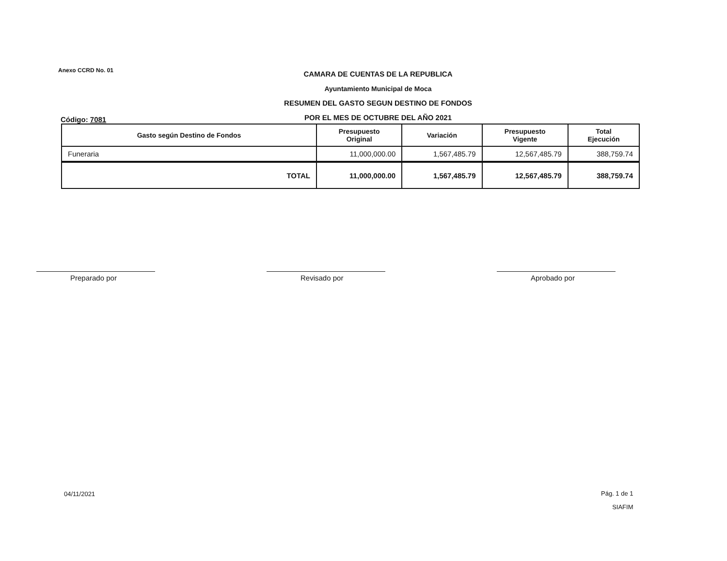Anexo CCRD No. 01
CAMARA DE CUENTAS DE LA REPUBLICA
Ayuntamiento Municipal de Moca
RESUMEN DEL GASTO SEGUN DESTINO DE FONDOS
POR EL MES DE OCTUBRE DEL AÑO 2021
Código: 7081
| Gasto según Destino de Fondos | Presupuesto Original | Variación | Presupuesto Vigente | Total Ejecución |
| --- | --- | --- | --- | --- |
| Funeraria | 11,000,000.00 | 1,567,485.79 | 12,567,485.79 | 388,759.74 |
| TOTAL | 11,000,000.00 | 1,567,485.79 | 12,567,485.79 | 388,759.74 |
Preparado por Revisado por Aprobado por
04/11/2021
Pág. 1 de 1
SIAFIM